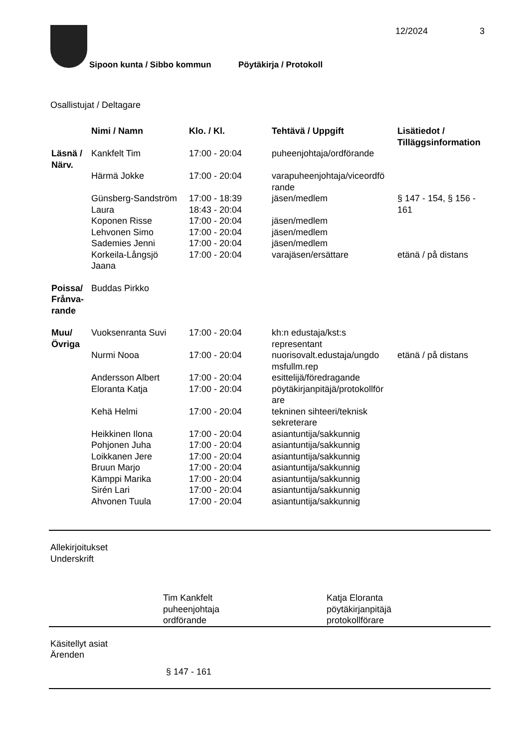12/2024 3
Sipoon kunta / Sibbo kommun Pöytäkirja / Protokoll
Osallistujat / Deltagare
| | Nimi / Namn | Klo. / Kl. | Tehtävä / Uppgift | Lisätiedot / Tilläggsinformation |
| --- | --- | --- | --- | --- |
| Läsnä / Närv. | Kankfelt Tim | 17:00 - 20:04 | puheenjohtaja/ordförande | |
| | Härmä Jokke | 17:00 - 20:04 | varapuheenjohtaja/viceordfö rande | |
| | Günsberg-Sandström Laura | 17:00 - 18:39 18:43 - 20:04 | jäsen/medlem | § 147 - 154, § 156 - 161 |
| | Koponen Risse | 17:00 - 20:04 | jäsen/medlem | |
| | Lehvonen Simo | 17:00 - 20:04 | jäsen/medlem | |
| | Sademies Jenni | 17:00 - 20:04 | jäsen/medlem | |
| | Korkeila-Långsjö Jaana | 17:00 - 20:04 | varajäsen/ersättare | etänä / på distans |
| Poissa/ Frånva- rande | Buddas Pirkko | | | |
| Muu/ Övriga | Vuoksenranta Suvi | 17:00 - 20:04 | kh:n edustaja/kst:s representant | |
| | Nurmi Nooa | 17:00 - 20:04 | nuorisovalt.edustaja/ungdo msfullm.rep | etänä / på distans |
| | Andersson Albert | 17:00 - 20:04 | esittelijä/föredragande | |
| | Eloranta Katja | 17:00 - 20:04 | pöytäkirjanpitäjä/protokollför are | |
| | Kehä Helmi | 17:00 - 20:04 | tekninen sihteeri/teknisk sekreterare | |
| | Heikkinen Ilona | 17:00 - 20:04 | asiantuntija/sakkunnig | |
| | Pohjonen Juha | 17:00 - 20:04 | asiantuntija/sakkunnig | |
| | Loikkanen Jere | 17:00 - 20:04 | asiantuntija/sakkunnig | |
| | Bruun Marjo | 17:00 - 20:04 | asiantuntija/sakkunnig | |
| | Kämppi Marika | 17:00 - 20:04 | asiantuntija/sakkunnig | |
| | Sirén Lari | 17:00 - 20:04 | asiantuntija/sakkunnig | |
| | Ahvonen Tuula | 17:00 - 20:04 | asiantuntija/sakkunnig | |
Allekirjoitukset
Underskrift
Tim Kankfelt
puheenjohtaja
ordförande
Katja Eloranta
pöytäkirjanpitäjä
protokollförare
Käsitellyt asiat
Ärenden
§ 147 - 161